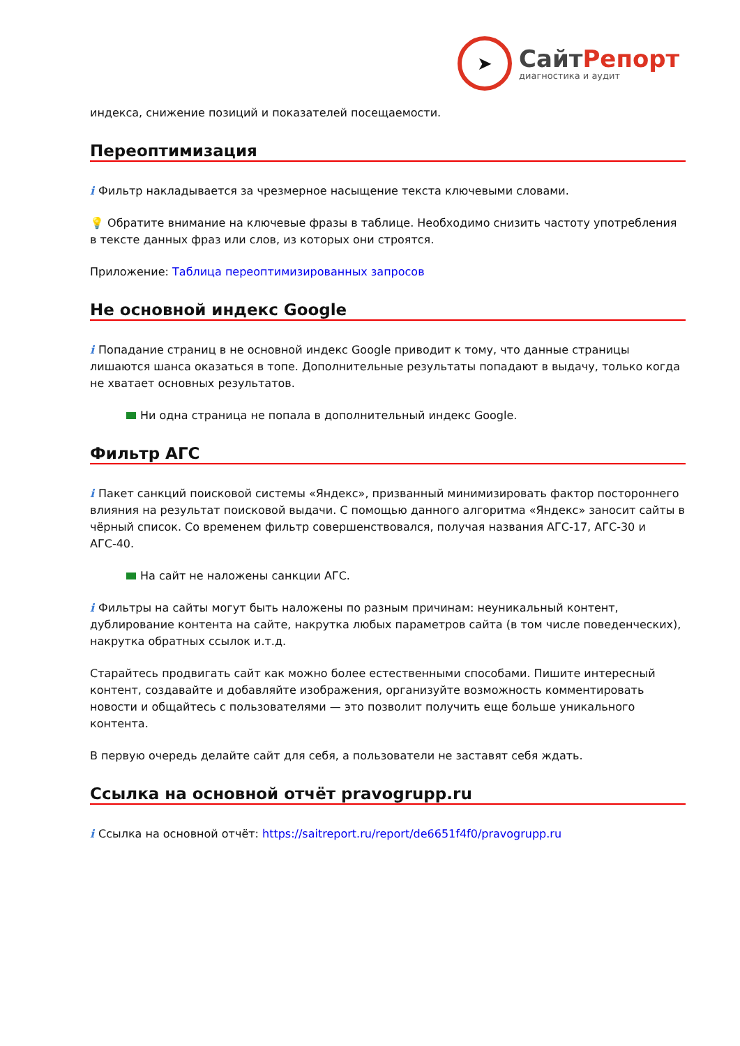➤
СайтРепорт
диагностика и аудит
индекса, снижение позиций и показателей посещаемости.
Переоптимизация
i Фильтр накладывается за чрезмерное насыщение текста ключевыми словами.
💡 Обратите внимание на ключевые фразы в таблице. Необходимо снизить частоту употребления в тексте данных фраз или слов, из которых они строятся.
Приложение: Таблица переоптимизированных запросов
Не основной индекс Google
i Попадание страниц в не основной индекс Google приводит к тому, что данные страницы лишаются шанса оказаться в топе. Дополнительные результаты попадают в выдачу, только когда не хватает основных результатов.
Ни одна страница не попала в дополнительный индекс Google.
Фильтр АГС
i Пакет санкций поисковой системы «Яндекс», призванный минимизировать фактор постороннего влияния на результат поисковой выдачи. С помощью данного алгоритма «Яндекс» заносит сайты в чёрный список. Со временем фильтр совершенствовался, получая названия АГС-17, АГС-30 и АГС-40.
На сайт не наложены санкции АГС.
i Фильтры на сайты могут быть наложены по разным причинам: неуникальный контент, дублирование контента на сайте, накрутка любых параметров сайта (в том числе поведенческих), накрутка обратных ссылок и.т.д.
Старайтесь продвигать сайт как можно более естественными способами. Пишите интересный контент, создавайте и добавляйте изображения, организуйте возможность комментировать новости и общайтесь с пользователями — это позволит получить еще больше уникального контента.
В первую очередь делайте сайт для себя, а пользователи не заставят себя ждать.
Ссылка на основной отчёт pravogrupp.ru
i Ссылка на основной отчёт: https://saitreport.ru/report/de6651f4f0/pravogrupp.ru